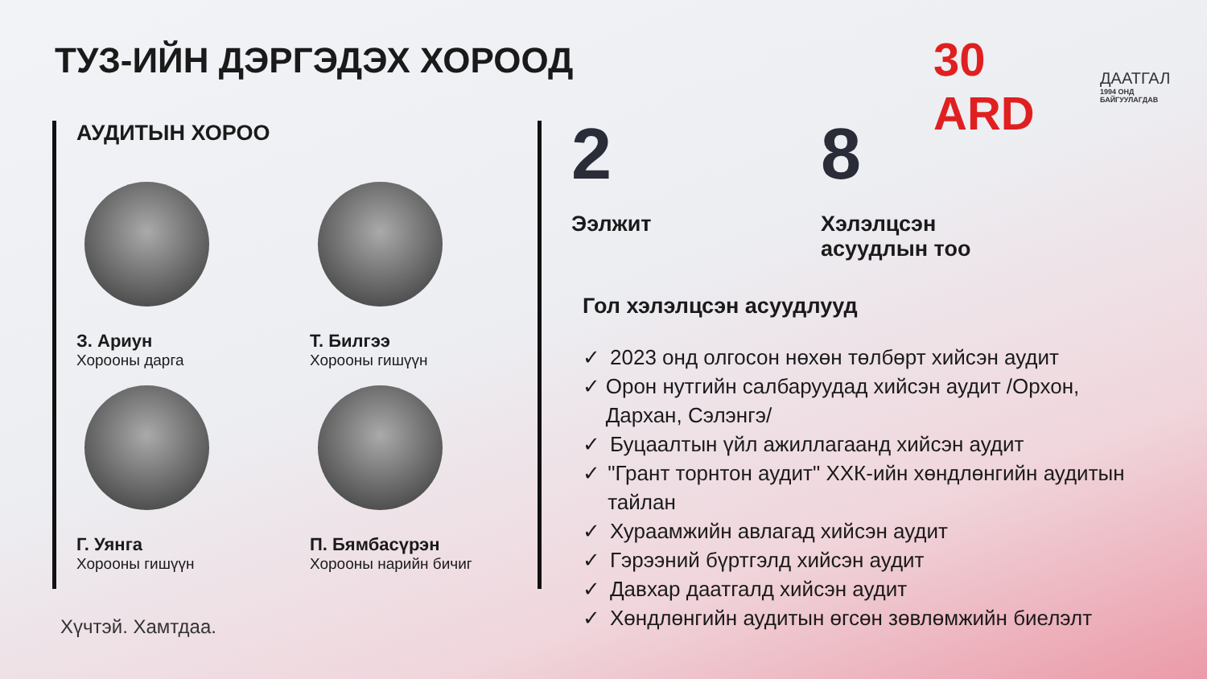ТУЗ-ИЙН ДЭРГЭДЭХ ХОРООД
30 ARD
ДААТГАЛ
1994 ОНД БАЙГУУЛАГДАВ
АУДИТЫН ХОРОО
З. Ариун
Хорооны дарга
Т. Билгээ
Хорооны гишүүн
Г. Уянга
Хорооны гишүүн
П. Бямбасүрэн
Хорооны нарийн бичиг
2
Ээлжит
8
Хэлэлцсэн
асуудлын тоо
Гол хэлэлцсэн асуудлууд
✓ 2023 онд олгосон нөхөн төлбөрт хийсэн аудит
✓ Орон нутгийн салбаруудад хийсэн аудит /Орхон, Дархан, Сэлэнгэ/
✓ Буцаалтын үйл ажиллагаанд хийсэн аудит
✓ "Грант торнтон аудит" ХХК-ийн хөндлөнгийн аудитын тайлан
✓ Хураамжийн авлагад хийсэн аудит
✓ Гэрээний бүртгэлд хийсэн аудит
✓ Давхар даатгалд хийсэн аудит
✓ Хөндлөнгийн аудитын өгсөн зөвлөмжийн биелэлт
Хүчтэй. Хамтдаа.